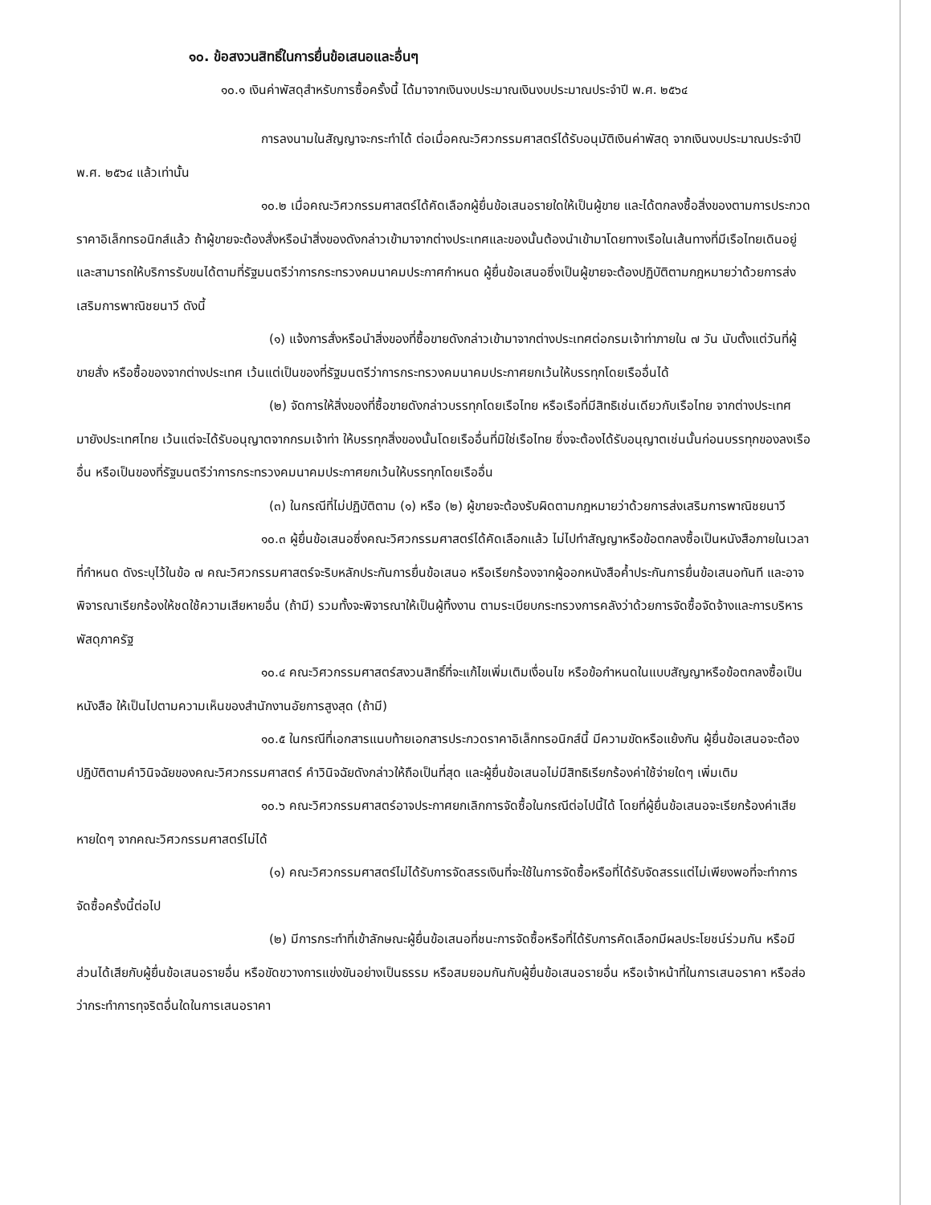๑๐. ข้อสงวนสิทธิ์ในการยื่นข้อเสนอและอื่นๆ
๑๐.๑ เงินค่าพัสดุสำหรับการซื้อครั้งนี้ ได้มาจากเงินงบประมาณเงินงบประมาณประจำปี พ.ศ. ๒๕๖๔
การลงนามในสัญญาจะกระทำได้ ต่อเมื่อคณะวิศวกรรมศาสตร์ได้รับอนุมัติเงินค่าพัสดุ จากเงินงบประมาณประจำปี พ.ศ. ๒๕๖๔ แล้วเท่านั้น
๑๐.๒ เมื่อคณะวิศวกรรมศาสตร์ได้คัดเลือกผู้ยื่นข้อเสนอรายใดให้เป็นผู้ขาย และได้ตกลงซื้อสิ่งของตามการประกวดราคาอิเล็กทรอนิกส์แล้ว ถ้าผู้ขายจะต้องสั่งหรือนำสิ่งของดังกล่าวเข้ามาจากต่างประเทศและของนั้นต้องนำเข้ามาโดยทางเรือในเส้นทางที่มีเรือไทยเดินอยู่ และสามารถให้บริการรับขนได้ตามที่รัฐมนตรีว่าการกระทรวงคมนาคมประกาศกำหนด ผู้ยื่นข้อเสนอซึ่งเป็นผู้ขายจะต้องปฏิบัติตามกฎหมายว่าด้วยการส่งเสริมการพาณิชยนาวี ดังนี้
(๑) แจ้งการสั่งหรือนำสิ่งของที่ซื้อขายดังกล่าวเข้ามาจากต่างประเทศต่อกรมเจ้าท่าภายใน ๗ วัน นับตั้งแต่วันที่ผู้ขายสั่ง หรือซื้อของจากต่างประเทศ เว้นแต่เป็นของที่รัฐมนตรีว่าการกระทรวงคมนาคมประกาศยกเว้นให้บรรทุกโดยเรืออื่นได้
(๒) จัดการให้สิ่งของที่ซื้อขายดังกล่าวบรรทุกโดยเรือไทย หรือเรือที่มีสิทธิเช่นเดียวกับเรือไทย จากต่างประเทศมายังประเทศไทย เว้นแต่จะได้รับอนุญาตจากกรมเจ้าท่า ให้บรรทุกสิ่งของนั้นโดยเรืออื่นที่มิใช่เรือไทย ซึ่งจะต้องได้รับอนุญาตเช่นนั้นก่อนบรรทุกของลงเรืออื่น หรือเป็นของที่รัฐมนตรีว่าการกระทรวงคมนาคมประกาศยกเว้นให้บรรทุกโดยเรืออื่น
(๓) ในกรณีที่ไม่ปฏิบัติตาม (๑) หรือ (๒) ผู้ขายจะต้องรับผิดตามกฎหมายว่าด้วยการส่งเสริมการพาณิชยนาวี
๑๐.๓ ผู้ยื่นข้อเสนอซึ่งคณะวิศวกรรมศาสตร์ได้คัดเลือกแล้ว ไม่ไปทำสัญญาหรือข้อตกลงซื้อเป็นหนังสือภายในเวลาที่กำหนด ดังระบุไว้ในข้อ ๗ คณะวิศวกรรมศาสตร์จะริบหลักประกันการยื่นข้อเสนอ หรือเรียกร้องจากผู้ออกหนังสือค้ำประกันการยื่นข้อเสนอทันที และอาจพิจารณาเรียกร้องให้ชดใช้ความเสียหายอื่น (ถ้ามี) รวมทั้งจะพิจารณาให้เป็นผู้ทิ้งงาน ตามระเบียบกระทรวงการคลังว่าด้วยการจัดซื้อจัดจ้างและการบริหารพัสดุภาครัฐ
๑๐.๔ คณะวิศวกรรมศาสตร์สงวนสิทธิ์ที่จะแก้ไขเพิ่มเติมเงื่อนไข หรือข้อกำหนดในแบบสัญญาหรือข้อตกลงซื้อเป็นหนังสือ ให้เป็นไปตามความเห็นของสำนักงานอัยการสูงสุด (ถ้ามี)
๑๐.๕ ในกรณีที่เอกสารแนบท้ายเอกสารประกวดราคาอิเล็กทรอนิกส์นี้ มีความขัดหรือแย้งกัน ผู้ยื่นข้อเสนอจะต้องปฏิบัติตามคำวินิจฉัยของคณะวิศวกรรมศาสตร์ คำวินิจฉัยดังกล่าวให้ถือเป็นที่สุด และผู้ยื่นข้อเสนอไม่มีสิทธิเรียกร้องค่าใช้จ่ายใดๆ เพิ่มเติม
๑๐.๖ คณะวิศวกรรมศาสตร์อาจประกาศยกเลิกการจัดซื้อในกรณีต่อไปนี้ได้ โดยที่ผู้ยื่นข้อเสนอจะเรียกร้องค่าเสียหายใดๆ จากคณะวิศวกรรมศาสตร์ไม่ได้
(๑) คณะวิศวกรรมศาสตร์ไม่ได้รับการจัดสรรเงินที่จะใช้ในการจัดซื้อหรือที่ได้รับจัดสรรแต่ไม่เพียงพอที่จะทำการจัดซื้อครั้งนี้ต่อไป
(๒) มีการกระทำที่เข้าลักษณะผู้ยื่นข้อเสนอที่ชนะการจัดซื้อหรือที่ได้รับการคัดเลือกมีผลประโยชน์ร่วมกัน หรือมีส่วนได้เสียกับผู้ยื่นข้อเสนอรายอื่น หรือขัดขวางการแข่งขันอย่างเป็นธรรม หรือสมยอมกันกับผู้ยื่นข้อเสนอรายอื่น หรือเจ้าหน้าที่ในการเสนอราคา หรือส่อว่ากระทำการทุจริตอื่นใดในการเสนอราคา